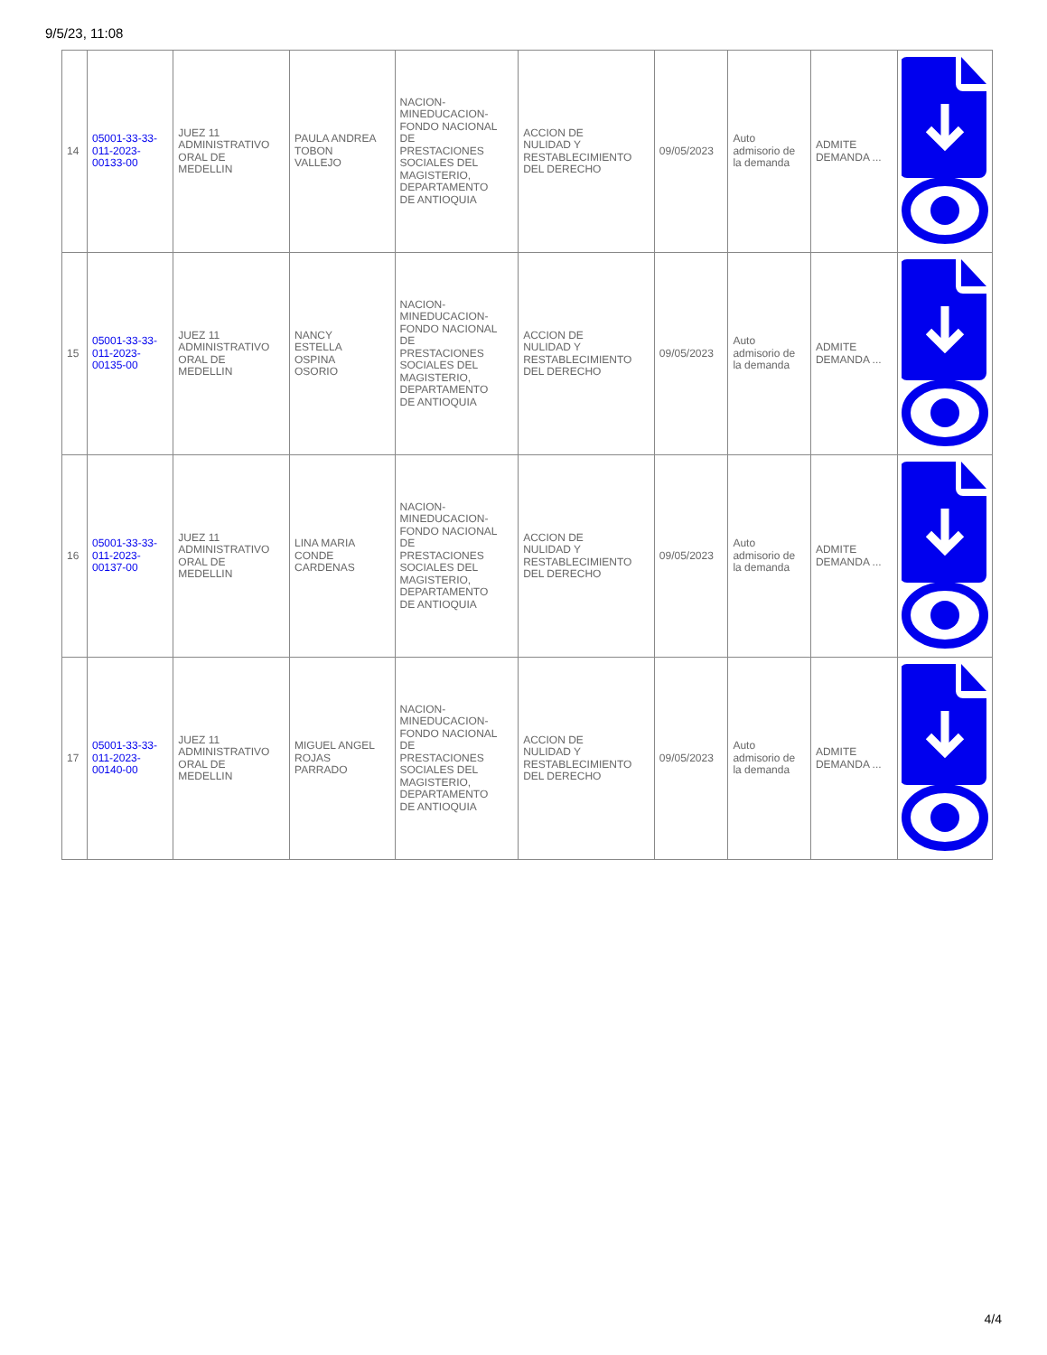9/5/23, 11:08
| 14 | 05001-33-33- 011-2023- 00133-00 | JUEZ 11 ADMINISTRATIVO ORAL DE MEDELLIN | PAULA ANDREA TOBON VALLEJO | NACION- MINEDUCACION- FONDO NACIONAL DE PRESTACIONES SOCIALES DEL MAGISTERIO, DEPARTAMENTO DE ANTIOQUIA | ACCION DE NULIDAD Y RESTABLECIMIENTO DEL DERECHO | 09/05/2023 | Auto admisorio de la demanda | ADMITE DEMANDA ... | |
| 15 | 05001-33-33- 011-2023- 00135-00 | JUEZ 11 ADMINISTRATIVO ORAL DE MEDELLIN | NANCY ESTELLA OSPINA OSORIO | NACION- MINEDUCACION- FONDO NACIONAL DE PRESTACIONES SOCIALES DEL MAGISTERIO, DEPARTAMENTO DE ANTIOQUIA | ACCION DE NULIDAD Y RESTABLECIMIENTO DEL DERECHO | 09/05/2023 | Auto admisorio de la demanda | ADMITE DEMANDA ... | |
| 16 | 05001-33-33- 011-2023- 00137-00 | JUEZ 11 ADMINISTRATIVO ORAL DE MEDELLIN | LINA MARIA CONDE CARDENAS | NACION- MINEDUCACION- FONDO NACIONAL DE PRESTACIONES SOCIALES DEL MAGISTERIO, DEPARTAMENTO DE ANTIOQUIA | ACCION DE NULIDAD Y RESTABLECIMIENTO DEL DERECHO | 09/05/2023 | Auto admisorio de la demanda | ADMITE DEMANDA ... | |
| 17 | 05001-33-33- 011-2023- 00140-00 | JUEZ 11 ADMINISTRATIVO ORAL DE MEDELLIN | MIGUEL ANGEL ROJAS PARRADO | NACION- MINEDUCACION- FONDO NACIONAL DE PRESTACIONES SOCIALES DEL MAGISTERIO, DEPARTAMENTO DE ANTIOQUIA | ACCION DE NULIDAD Y RESTABLECIMIENTO DEL DERECHO | 09/05/2023 | Auto admisorio de la demanda | ADMITE DEMANDA ... | |
4/4